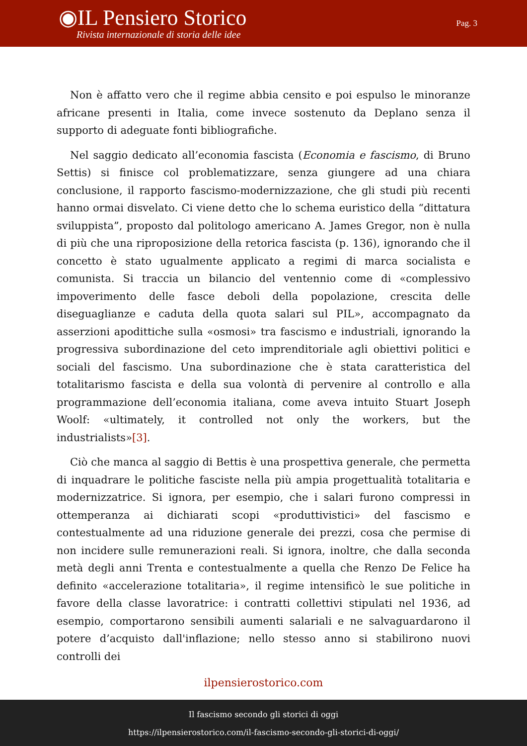◉IL Pensiero Storico
Rivista internazionale di storia delle idee
Pag. 3
Non è affatto vero che il regime abbia censito e poi espulso le minoranze africane presenti in Italia, come invece sostenuto da Deplano senza il supporto di adeguate fonti bibliografiche.
Nel saggio dedicato all’economia fascista (Economia e fascismo, di Bruno Settis) si finisce col problematizzare, senza giungere ad una chiara conclusione, il rapporto fascismo-modernizzazione, che gli studi più recenti hanno ormai disvelato. Ci viene detto che lo schema euristico della “dittatura sviluppista”, proposto dal politologo americano A. James Gregor, non è nulla di più che una riproposizione della retorica fascista (p. 136), ignorando che il concetto è stato ugualmente applicato a regimi di marca socialista e comunista. Si traccia un bilancio del ventennio come di «complessivo impoverimento delle fasce deboli della popolazione, crescita delle diseguaglianze e caduta della quota salari sul PIL», accompagnato da asserzioni apodittiche sulla «osmosi» tra fascismo e industriali, ignorando la progressiva subordinazione del ceto imprenditoriale agli obiettivi politici e sociali del fascismo. Una subordinazione che è stata caratteristica del totalitarismo fascista e della sua volontà di pervenire al controllo e alla programmazione dell’economia italiana, come aveva intuito Stuart Joseph Woolf: «ultimately, it controlled not only the workers, but the industrialists»[3].
Ciò che manca al saggio di Bettis è una prospettiva generale, che permetta di inquadrare le politiche fasciste nella più ampia progettualità totalitaria e modernizzatrice. Si ignora, per esempio, che i salari furono compressi in ottemperanza ai dichiarati scopi «produttivistici» del fascismo e contestualmente ad una riduzione generale dei prezzi, cosa che permise di non incidere sulle remunerazioni reali. Si ignora, inoltre, che dalla seconda metà degli anni Trenta e contestualmente a quella che Renzo De Felice ha definito «accelerazione totalitaria», il regime intensificò le sue politiche in favore della classe lavoratrice: i contratti collettivi stipulati nel 1936, ad esempio, comportarono sensibili aumenti salariali e ne salvaguardarono il potere d’acquisto dall'inflazione; nello stesso anno si stabilirono nuovi controlli dei
ilpensierostorico.com
Il fascismo secondo gli storici di oggi
https://ilpensierostorico.com/il-fascismo-secondo-gli-storici-di-oggi/